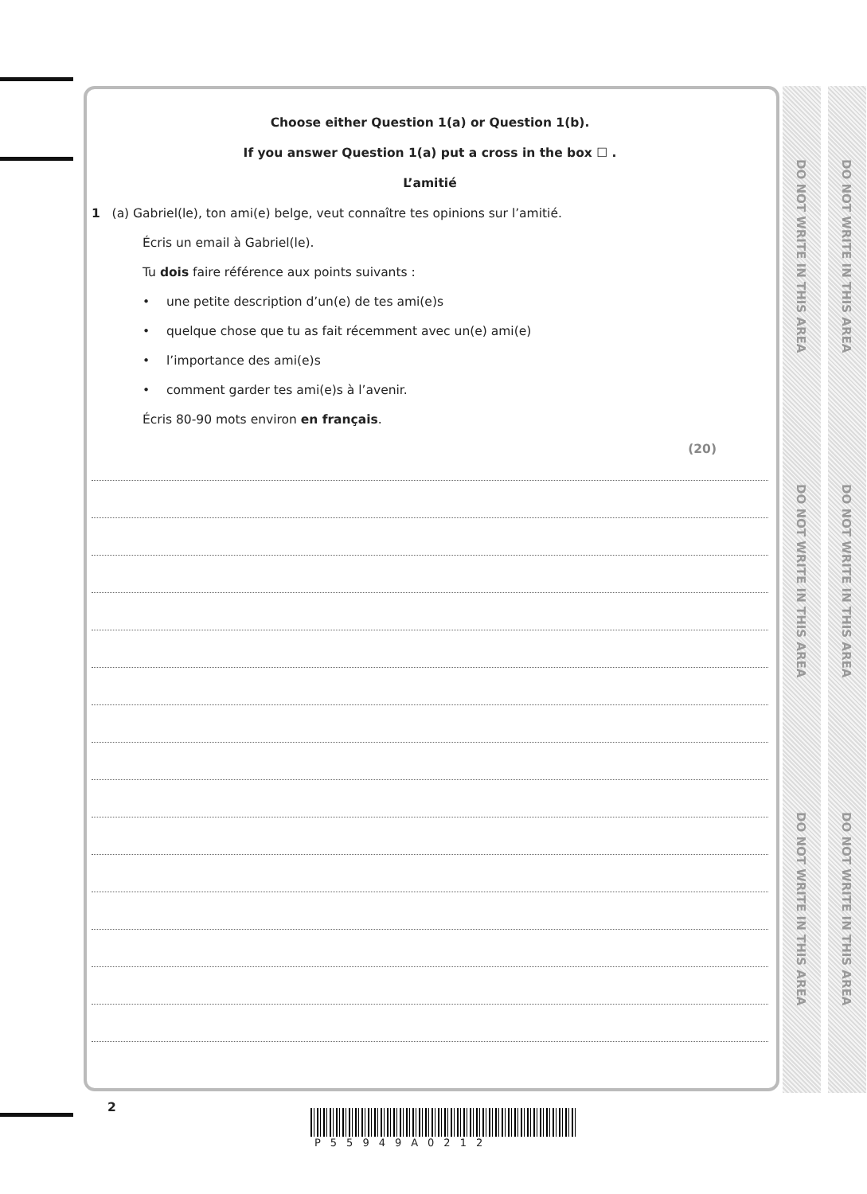DO NOT WRITE IN THIS AREA
DO NOT WRITE IN THIS AREA
DO NOT WRITE IN THIS AREA
DO NOT WRITE IN THIS AREA
DO NOT WRITE IN THIS AREA
DO NOT WRITE IN THIS AREA
Choose either Question 1(a) or Question 1(b).
If you answer Question 1(a) put a cross in the box ☐ .
L’amitié
1 (a) Gabriel(le), ton ami(e) belge, veut connaître tes opinions sur l’amitié.
Écris un email à Gabriel(le).
Tu dois faire référence aux points suivants :
• une petite description d’un(e) de tes ami(e)s
• quelque chose que tu as fait récemment avec un(e) ami(e)
• l’importance des ami(e)s
• comment garder tes ami(e)s à l’avenir.
Écris 80-90 mots environ en français.
(20)
2
P55949A0212